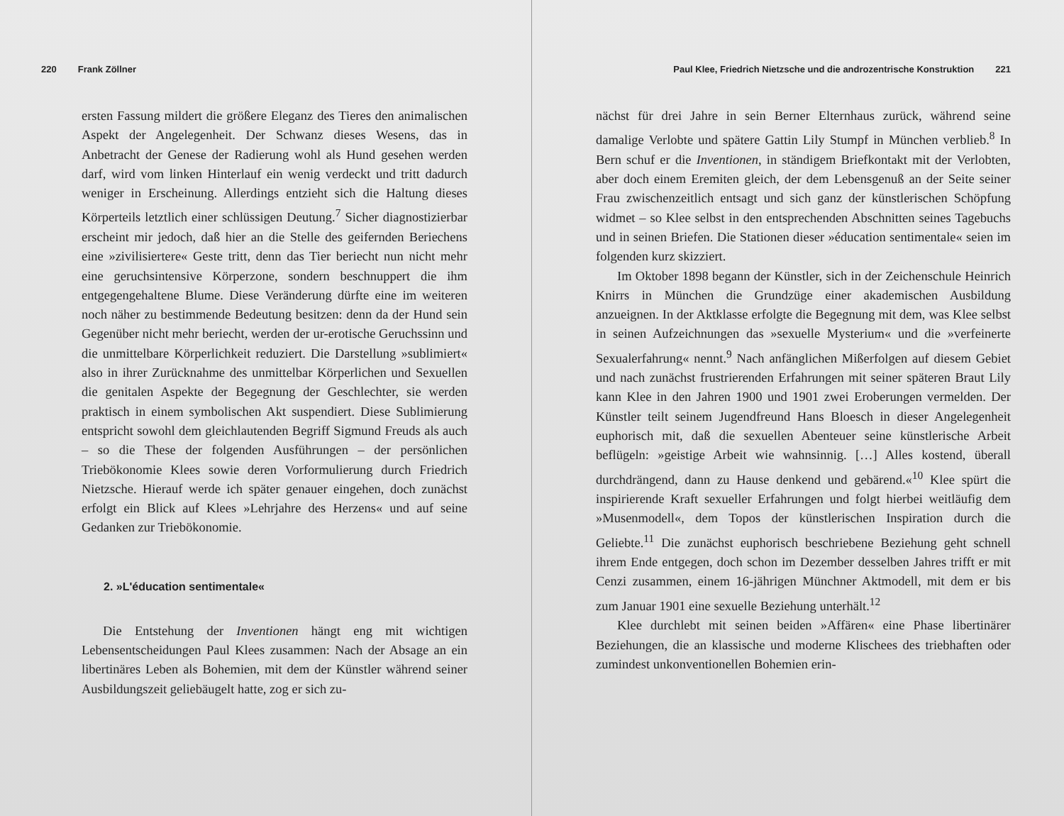220 Frank Zöllner
ersten Fassung mildert die größere Eleganz des Tieres den animalischen Aspekt der Angelegenheit. Der Schwanz dieses Wesens, das in Anbetracht der Genese der Radierung wohl als Hund gesehen werden darf, wird vom linken Hinterlauf ein wenig verdeckt und tritt dadurch weniger in Erscheinung. Allerdings entzieht sich die Haltung dieses Körperteils letztlich einer schlüssigen Deutung.<sup>7</sup> Sicher diagnostizierbar erscheint mir jedoch, daß hier an die Stelle des geifernden Beriechens eine »zivilisiertere« Geste tritt, denn das Tier beriecht nun nicht mehr eine geruchsintensive Körperzone, sondern beschnuppert die ihm entgegengehaltene Blume. Diese Veränderung dürfte eine im weiteren noch näher zu bestimmende Bedeutung besitzen: denn da der Hund sein Gegenüber nicht mehr beriecht, werden der ur-erotische Geruchssinn und die unmittelbare Körperlichkeit reduziert. Die Darstellung »sublimiert« also in ihrer Zurücknahme des unmittelbar Körperlichen und Sexuellen die genitalen Aspekte der Begegnung der Geschlechter, sie werden praktisch in einem symbolischen Akt suspendiert. Diese Sublimierung entspricht sowohl dem gleichlautenden Begriff Sigmund Freuds als auch – so die These der folgenden Ausführungen – der persönlichen Triebökonomie Klees sowie deren Vorformulierung durch Friedrich Nietzsche. Hierauf werde ich später genauer eingehen, doch zunächst erfolgt ein Blick auf Klees »Lehrjahre des Herzens« und auf seine Gedanken zur Triebökonomie.
2. »L'éducation sentimentale«
Die Entstehung der Inventionen hängt eng mit wichtigen Lebensentscheidungen Paul Klees zusammen: Nach der Absage an ein libertinäres Leben als Bohemien, mit dem der Künstler während seiner Ausbildungszeit geliebäugelt hatte, zog er sich zu-
Paul Klee, Friedrich Nietzsche und die androzentrische Konstruktion 221
nächst für drei Jahre in sein Berner Elternhaus zurück, während seine damalige Verlobte und spätere Gattin Lily Stumpf in München verblieb.<sup>8</sup> In Bern schuf er die Inventionen, in ständigem Briefkontakt mit der Verlobten, aber doch einem Eremiten gleich, der dem Lebensgenuß an der Seite seiner Frau zwischenzeitlich entsagt und sich ganz der künstlerischen Schöpfung widmet – so Klee selbst in den entsprechenden Abschnitten seines Tagebuchs und in seinen Briefen. Die Stationen dieser »éducation sentimentale« seien im folgenden kurz skizziert.
Im Oktober 1898 begann der Künstler, sich in der Zeichenschule Heinrich Knirrs in München die Grundzüge einer akademischen Ausbildung anzueignen. In der Aktklasse erfolgte die Begegnung mit dem, was Klee selbst in seinen Aufzeichnungen das »sexuelle Mysterium« und die »verfeinerte Sexualerfahrung« nennt.<sup>9</sup> Nach anfänglichen Mißerfolgen auf diesem Gebiet und nach zunächst frustrierenden Erfahrungen mit seiner späteren Braut Lily kann Klee in den Jahren 1900 und 1901 zwei Eroberungen vermelden. Der Künstler teilt seinem Jugendfreund Hans Bloesch in dieser Angelegenheit euphorisch mit, daß die sexuellen Abenteuer seine künstlerische Arbeit beflügeln: »geistige Arbeit wie wahnsinnig. […] Alles kostend, überall durchdrängend, dann zu Hause denkend und gebärend.«<sup>10</sup> Klee spürt die inspirierende Kraft sexueller Erfahrungen und folgt hierbei weitläufig dem »Musenmodell«, dem Topos der künstlerischen Inspiration durch die Geliebte.<sup>11</sup> Die zunächst euphorisch beschriebene Beziehung geht schnell ihrem Ende entgegen, doch schon im Dezember desselben Jahres trifft er mit Cenzi zusammen, einem 16-jährigen Münchner Aktmodell, mit dem er bis zum Januar 1901 eine sexuelle Beziehung unterhält.<sup>12</sup>
Klee durchlebt mit seinen beiden »Affären« eine Phase libertinärer Beziehungen, die an klassische und moderne Klischees des triebhaften oder zumindest unkonventionellen Bohemien erin-